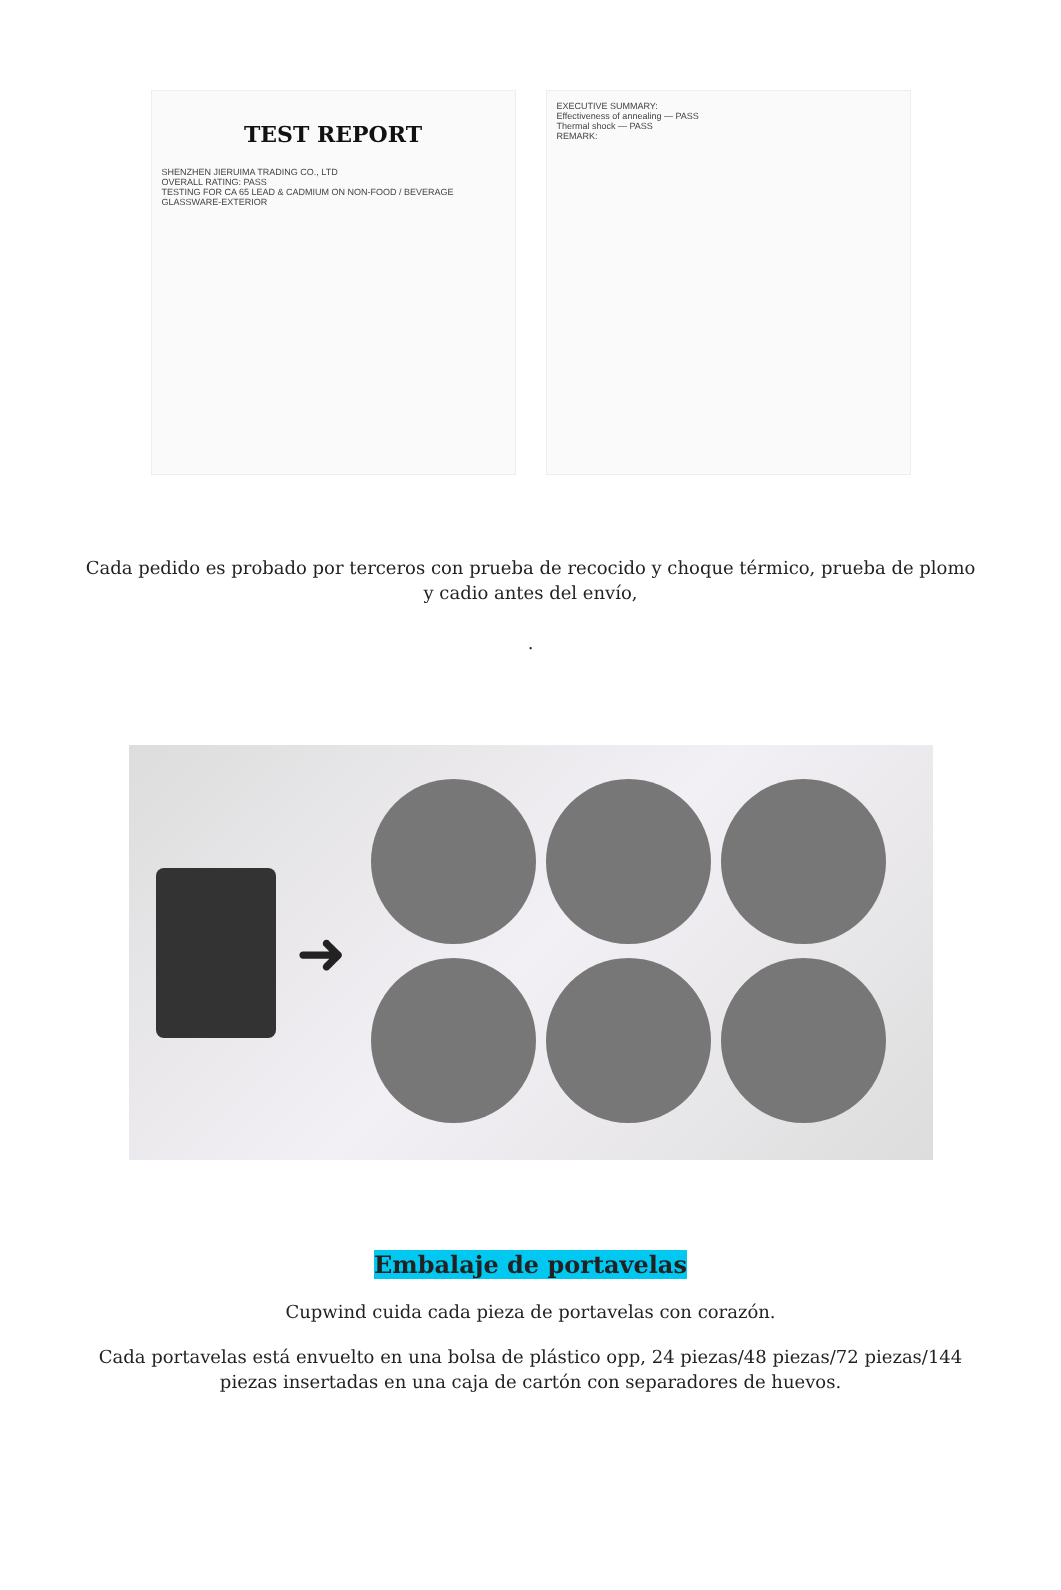TEST REPORT
SHENZHEN JIERUIMA TRADING CO., LTD
OVERALL RATING: PASS
TESTING FOR CA 65 LEAD & CADMIUM ON NON-FOOD / BEVERAGE GLASSWARE-EXTERIOR
EXECUTIVE SUMMARY:
Effectiveness of annealing — PASS
Thermal shock — PASS
REMARK:
Cada pedido es probado por terceros con prueba de recocido y choque térmico, prueba de plomo y cadio antes del envío,
.
➜
Embalaje de portavelas
Cupwind cuida cada pieza de portavelas con corazón.
Cada portavelas está envuelto en una bolsa de plástico opp, 24 piezas/48 piezas/72 piezas/144 piezas insertadas en una caja de cartón con separadores de huevos.